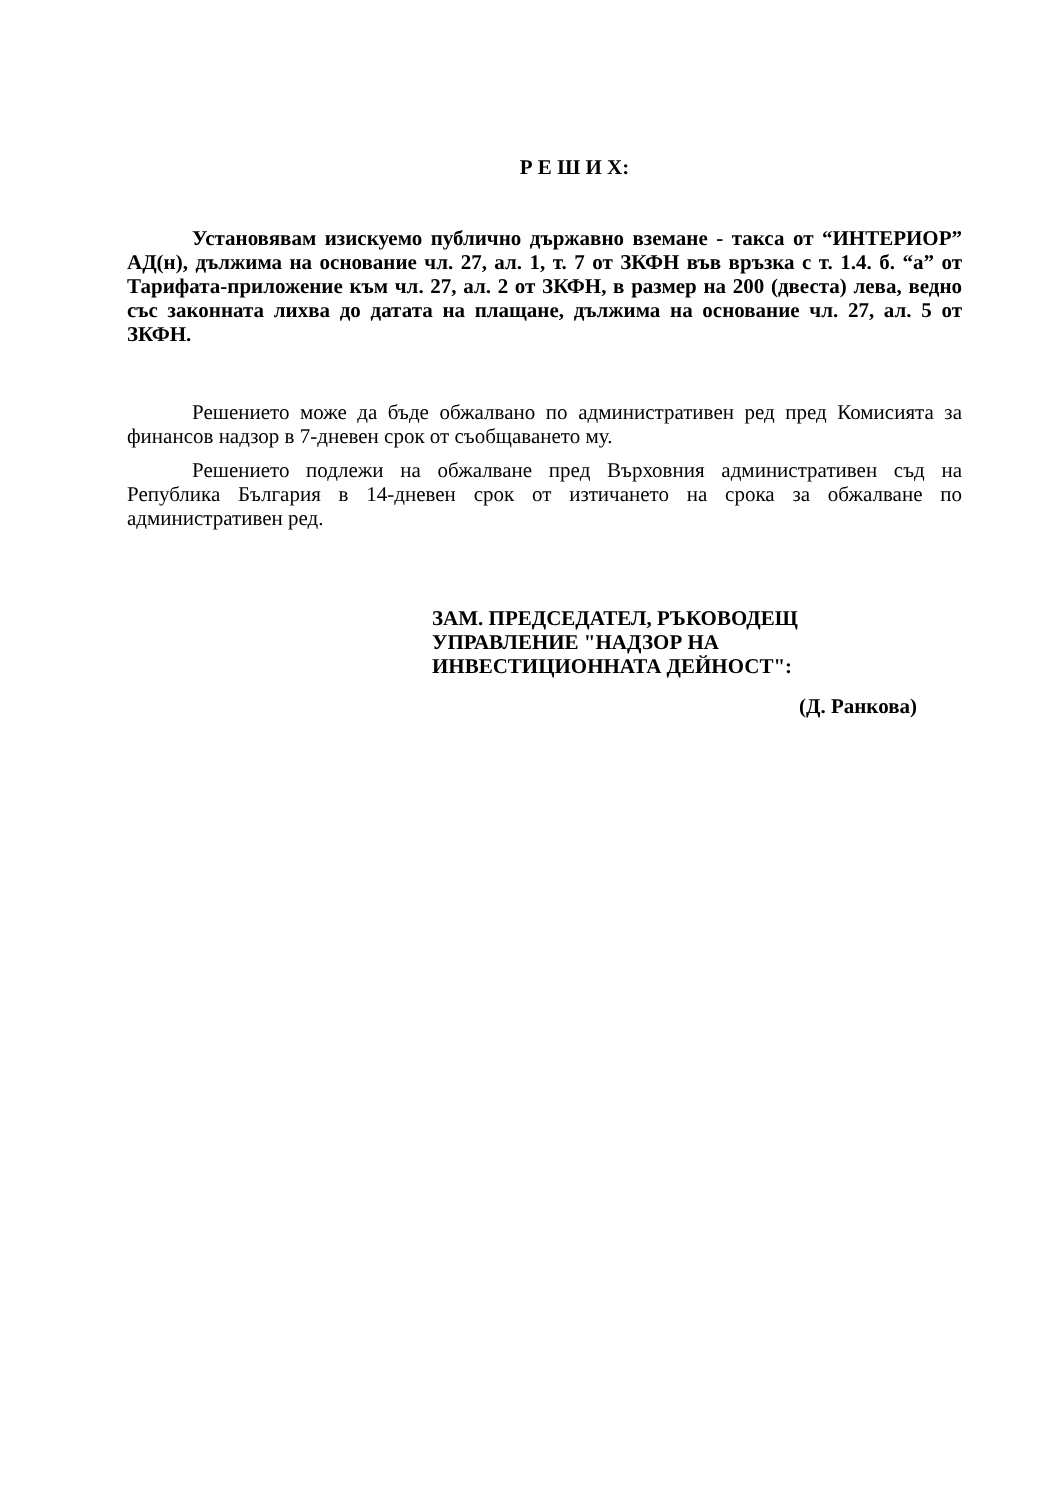Р Е Ш И Х:
Установявам изискуемо публично държавно вземане - такса от “ИНТЕРИОР” АД(н), дължима на основание чл. 27, ал. 1, т. 7 от ЗКФН във връзка с т. 1.4. б. “а” от Тарифата-приложение към чл. 27, ал. 2 от ЗКФН, в размер на 200 (двеста) лева, ведно със законната лихва до датата на плащане, дължима на основание чл. 27, ал. 5 от ЗКФН.
Решението може да бъде обжалвано по административен ред пред Комисията за финансов надзор в 7-дневен срок от съобщаването му.
Решението подлежи на обжалване пред Върховния административен съд на Република България в 14-дневен срок от изтичането на срока за обжалване по административен ред.
ЗАМ. ПРЕДСЕДАТЕЛ, РЪКОВОДЕЩ
УПРАВЛЕНИЕ "НАДЗОР НА
ИНВЕСТИЦИОННАТА ДЕЙНОСТ":
(Д. Ранкова)